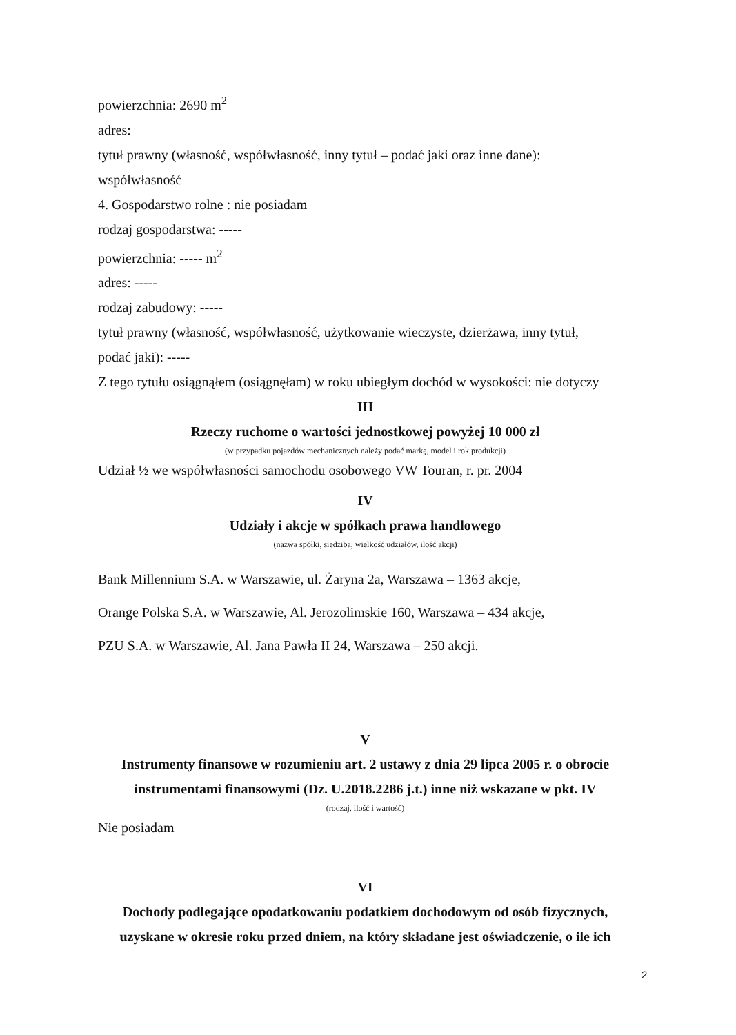powierzchnia: 2690 m<sup>2</sup>
adres:
tytuł prawny (własność, współwłasność, inny tytuł – podać jaki oraz inne dane):
współwłasność
4. Gospodarstwo rolne : nie posiadam
rodzaj gospodarstwa: -----
powierzchnia: ----- m<sup>2</sup>
adres: -----
rodzaj zabudowy: -----
tytuł prawny (własność, współwłasność, użytkowanie wieczyste, dzierżawa, inny tytuł,
podać jaki): -----
Z tego tytułu osiągnąłem (osiągnęłam) w roku ubiegłym dochód w wysokości: nie dotyczy
III
Rzeczy ruchome o wartości jednostkowej powyżej 10 000 zł
(w przypadku pojazdów mechanicznych należy podać markę, model i rok produkcji)
Udział ½ we współwłasności samochodu osobowego VW Touran, r. pr. 2004
IV
Udziały i akcje w spółkach prawa handlowego
(nazwa spółki, siedziba, wielkość udziałów, ilość akcji)
Bank Millennium S.A. w Warszawie, ul. Żaryna 2a, Warszawa – 1363 akcje,
Orange Polska S.A. w Warszawie, Al. Jerozolimskie 160, Warszawa – 434 akcje,
PZU S.A. w Warszawie, Al. Jana Pawła II 24, Warszawa – 250 akcji.
V
Instrumenty finansowe w rozumieniu art. 2 ustawy z dnia 29 lipca 2005 r. o obrocie instrumentami finansowymi (Dz. U.2018.2286 j.t.) inne niż wskazane w pkt. IV
(rodzaj, ilość i wartość)
Nie posiadam
VI
Dochody podlegające opodatkowaniu podatkiem dochodowym od osób fizycznych, uzyskane w okresie roku przed dniem, na który składane jest oświadczenie, o ile ich
2